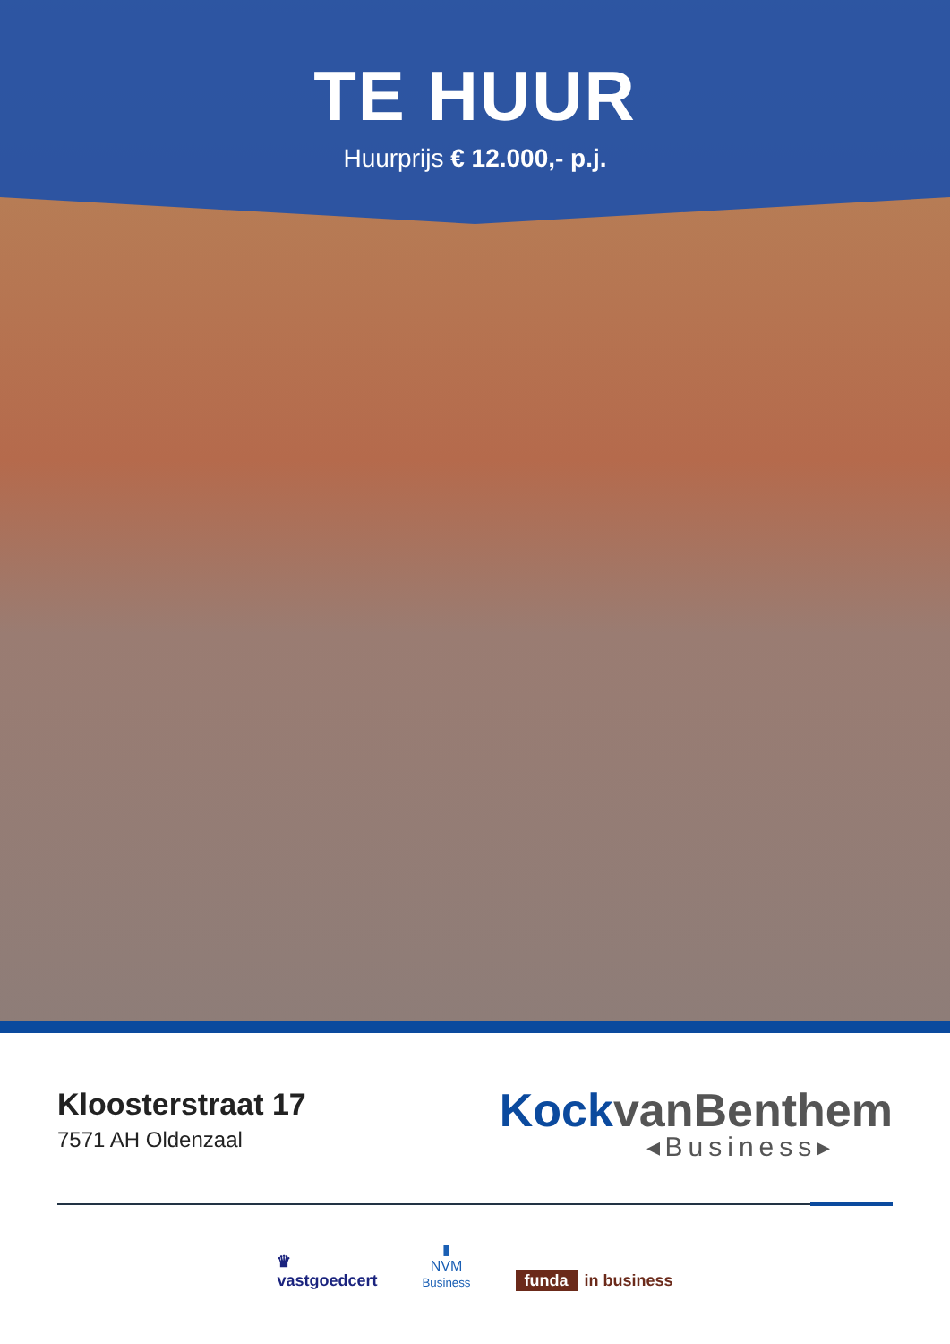TE HUUR
Huurprijs € 12.000,- p.j.
Kloosterstraat 17
7571 AH Oldenzaal
KockvanBenthem
◂Business▸
♛
vastgoedcert
▮
NVM
Business
funda in business